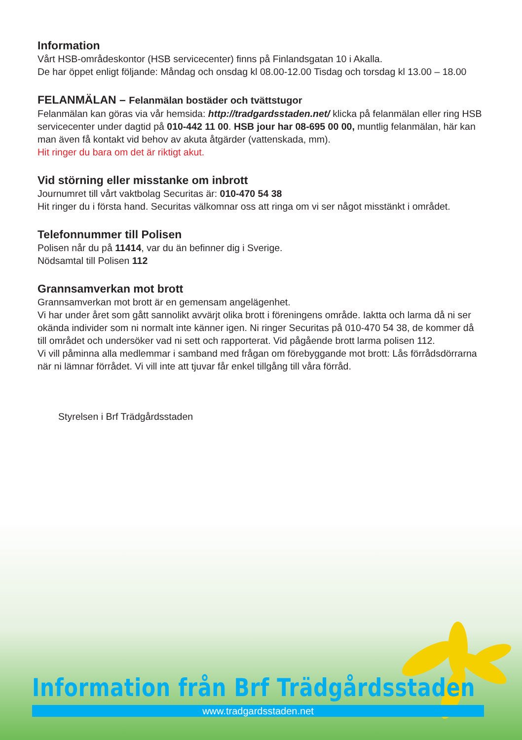Information
Vårt HSB-områdeskontor (HSB servicecenter) finns på Finlandsgatan 10 i Akalla.
De har öppet enligt följande: Måndag och onsdag kl 08.00-12.00 Tisdag och torsdag kl 13.00 – 18.00
FELANMÄLAN – Felanmälan bostäder och tvättstugor
Felanmälan kan göras via vår hemsida: http://tradgardsstaden.net/ klicka på felanmälan eller ring HSB servicecenter under dagtid på 010-442 11 00. HSB jour har 08-695 00 00, muntlig felanmälan, här kan man även få kontakt vid behov av akuta åtgärder (vattenskada, mm).
Hit ringer du bara om det är riktigt akut.
Vid störning eller misstanke om inbrott
Journumret till vårt vaktbolag Securitas är: 010-470 54 38
Hit ringer du i första hand. Securitas välkomnar oss att ringa om vi ser något misstänkt i området.
Telefonnummer till Polisen
Polisen når du på 11414, var du än befinner dig i Sverige.
Nödsamtal till Polisen 112
Grannsamverkan mot brott
Grannsamverkan mot brott är en gemensam angelägenhet.
Vi har under året som gått sannolikt avvärjt olika brott i föreningens område. Iaktta och larma då ni ser okända individer som ni normalt inte känner igen. Ni ringer Securitas på 010-470 54 38, de kommer då till området och undersöker vad ni sett och rapporterat. Vid pågående brott larma polisen 112.
Vi vill påminna alla medlemmar i samband med frågan om förebyggande mot brott: Lås förrådsdörrarna när ni lämnar förrådet. Vi vill inte att tjuvar får enkel tillgång till våra förråd.
Styrelsen i Brf Trädgårdsstaden
Information från Brf Trädgårdsstaden
www.tradgardsstaden.net